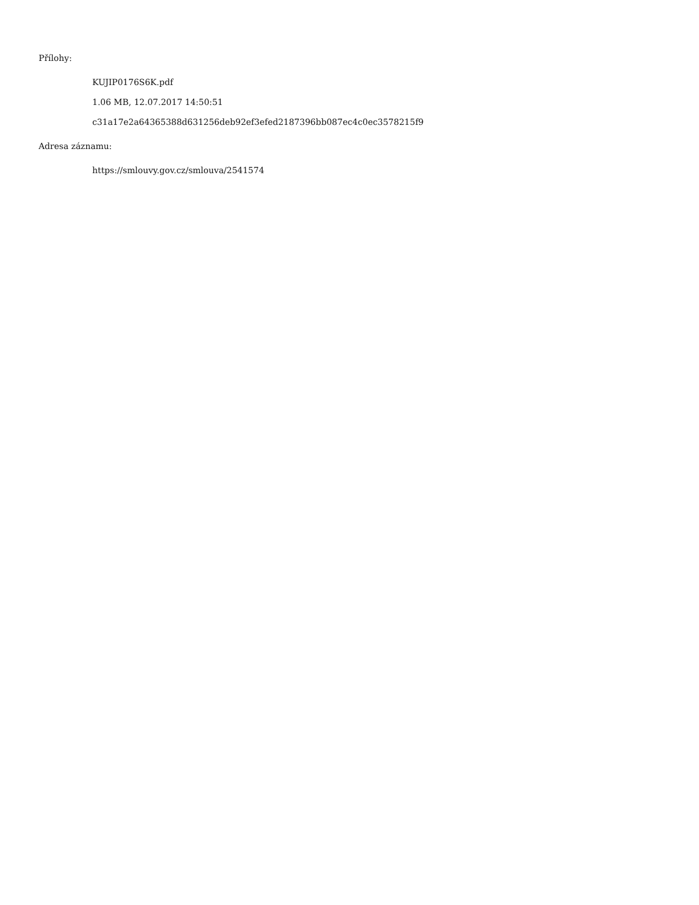Přílohy:
KUJIP0176S6K.pdf
1.06 MB, 12.07.2017 14:50:51
c31a17e2a64365388d631256deb92ef3efed2187396bb087ec4c0ec3578215f9
Adresa záznamu:
https://smlouvy.gov.cz/smlouva/2541574